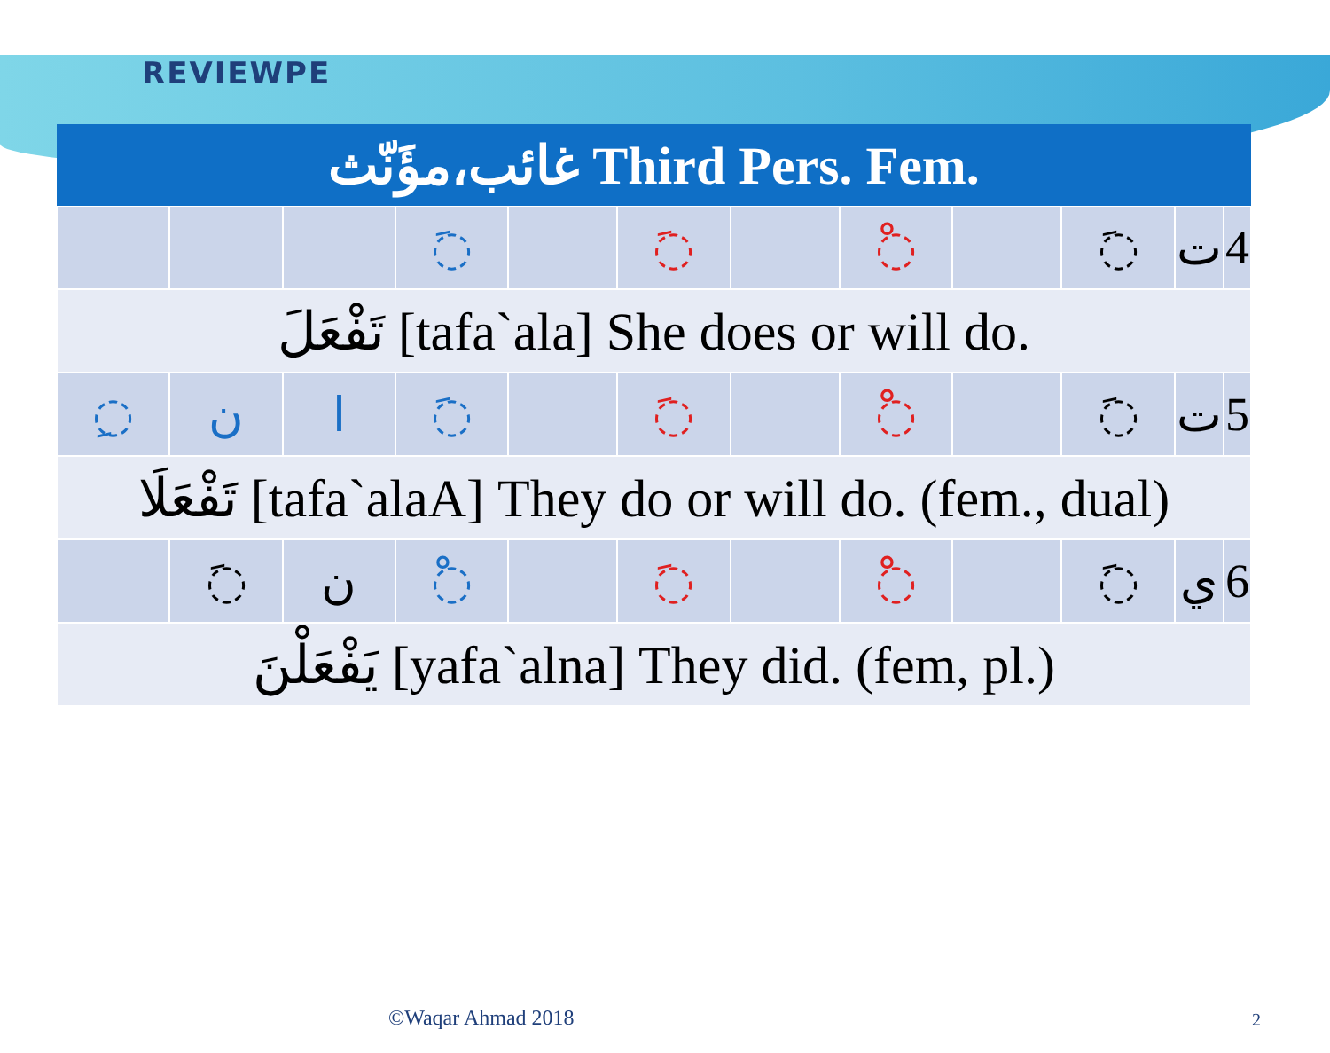REVIEWPE
| غائب،مؤَنّث Third Pers. Fem. | | | | | | | | | | | |
| --- | --- | --- | --- | --- | --- | --- | --- | --- | --- | --- | --- |
| | | | ◌َ | | ◌َ | | ◌ْ | | ◌َ | ت | 4 |
| تَفْعَلَ [tafa`ala] She does or will do. | | | | | | | | | | | |
| ◌ِ | ن | ا | ◌َ | | ◌َ | | ◌ْ | | ◌َ | ت | 5 |
| تَفْعَلَا [tafa`alaA] They do or will do. (fem., dual) | | | | | | | | | | | |
| | ◌َ | ن | ◌ْ | | ◌َ | | ◌ْ | | ◌َ | ي | 6 |
| يَفْعَلْنَ [yafa`alna] They did. (fem, pl.) | | | | | | | | | | | |
©Waqar Ahmad 2018 2